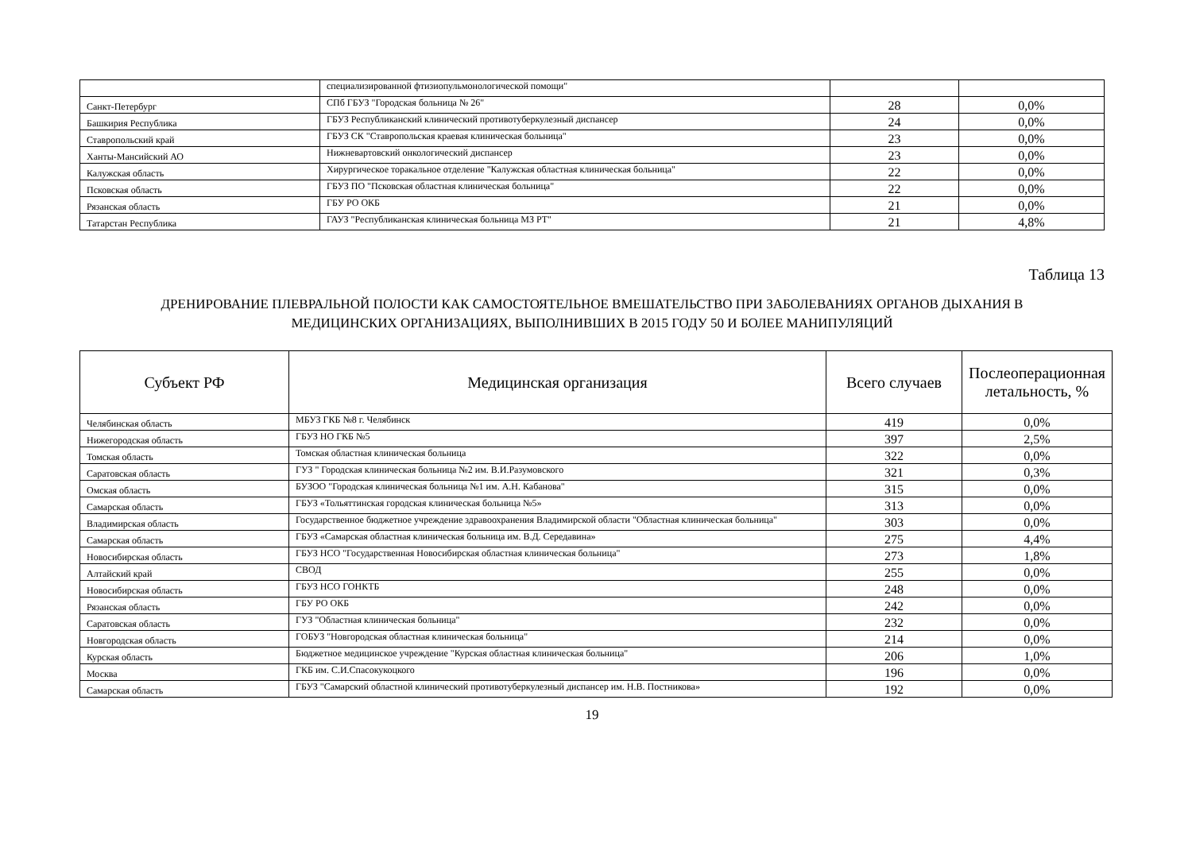| | специализированной фтизиопульмонологической помощи" | | |
| Санкт-Петербург | СПб ГБУЗ "Городская больница № 26" | 28 | 0,0% |
| Башкирия Республика | ГБУЗ Республиканский клинический противотуберкулезный диспансер | 24 | 0,0% |
| Ставропольский край | ГБУЗ СК "Ставропольская краевая клиническая больница" | 23 | 0,0% |
| Ханты-Мансийский АО | Нижневартовский онкологический диспансер | 23 | 0,0% |
| Калужская область | Хирургическое торакальное отделение "Калужская областная клиническая больница" | 22 | 0,0% |
| Псковская область | ГБУЗ ПО "Псковская областная клиническая больница" | 22 | 0,0% |
| Рязанская область | ГБУ РО ОКБ | 21 | 0,0% |
| Татарстан Республика | ГАУЗ "Республиканская клиническая больница МЗ РТ" | 21 | 4,8% |
Таблица 13
ДРЕНИРОВАНИЕ ПЛЕВРАЛЬНОЙ ПОЛОСТИ КАК САМОСТОЯТЕЛЬНОЕ ВМЕШАТЕЛЬСТВО ПРИ ЗАБОЛЕВАНИЯХ ОРГАНОВ ДЫХАНИЯ В
МЕДИЦИНСКИХ ОРГАНИЗАЦИЯХ, ВЫПОЛНИВШИХ В 2015 ГОДУ 50 И БОЛЕЕ МАНИПУЛЯЦИЙ
| Субъект РФ | Медицинская организация | Всего случаев | Послеоперационная летальность, % |
| --- | --- | --- | --- |
| Челябинская область | МБУЗ ГКБ №8 г. Челябинск | 419 | 0,0% |
| Нижегородская область | ГБУЗ НО ГКБ №5 | 397 | 2,5% |
| Томская область | Томская областная клиническая больница | 322 | 0,0% |
| Саратовская область | ГУЗ " Городская клиническая больница №2 им. В.И.Разумовского | 321 | 0,3% |
| Омская область | БУЗОО "Городская клиническая больница №1 им. А.Н. Кабанова" | 315 | 0,0% |
| Самарская область | ГБУЗ «Тольяттинская городская клиническая больница №5» | 313 | 0,0% |
| Владимирская область | Государственное бюджетное учреждение здравоохранения Владимирской области "Областная клиническая больница" | 303 | 0,0% |
| Самарская область | ГБУЗ «Самарская областная клиническая больница им. В.Д. Середавина» | 275 | 4,4% |
| Новосибирская область | ГБУЗ НСО "Государственная Новосибирская областная клиническая больница" | 273 | 1,8% |
| Алтайский край | СВОД | 255 | 0,0% |
| Новосибирская область | ГБУЗ НСО ГОНКТБ | 248 | 0,0% |
| Рязанская область | ГБУ РО ОКБ | 242 | 0,0% |
| Саратовская область | ГУЗ "Областная клиническая больница" | 232 | 0,0% |
| Новгородская область | ГОБУЗ "Новгородская областная клиническая больница" | 214 | 0,0% |
| Курская область | Бюджетное медицинское учреждение "Курская областная клиническая больница" | 206 | 1,0% |
| Москва | ГКБ им. С.И.Спасокукоцкого | 196 | 0,0% |
| Самарская область | ГБУЗ "Самарский областной клинический противотуберкулезный диспансер им. Н.В. Постникова» | 192 | 0,0% |
19